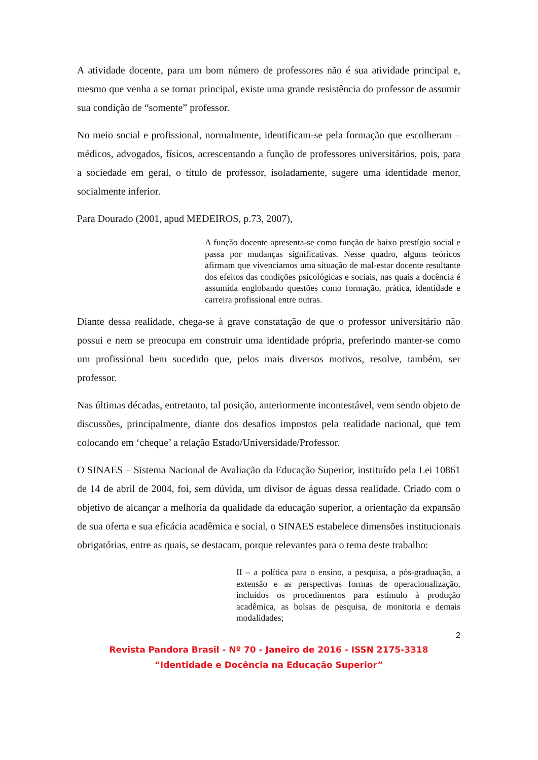A atividade docente, para um bom número de professores não é sua atividade principal e, mesmo que venha a se tornar principal, existe uma grande resistência do professor de assumir sua condição de “somente” professor.
No meio social e profissional, normalmente, identificam-se pela formação que escolheram – médicos, advogados, físicos, acrescentando a função de professores universitários, pois, para a sociedade em geral, o título de professor, isoladamente, sugere uma identidade menor, socialmente inferior.
Para Dourado (2001, apud MEDEIROS, p.73, 2007),
A função docente apresenta-se como função de baixo prestígio social e passa por mudanças significativas. Nesse quadro, alguns teóricos afirmam que vivenciamos uma situação de mal-estar docente resultante dos efeitos das condições psicológicas e sociais, nas quais a docência é assumida englobando questões como formação, prática, identidade e carreira profissional entre outras.
Diante dessa realidade, chega-se à grave constatação de que o professor universitário não possui e nem se preocupa em construir uma identidade própria, preferindo manter-se como um profissional bem sucedido que, pelos mais diversos motivos, resolve, também, ser professor.
Nas últimas décadas, entretanto, tal posição, anteriormente incontestável, vem sendo objeto de discussões, principalmente, diante dos desafios impostos pela realidade nacional, que tem colocando em ‘cheque’ a relação Estado/Universidade/Professor.
O SINAES – Sistema Nacional de Avaliação da Educação Superior, instituído pela Lei 10861 de 14 de abril de 2004, foi, sem dúvida, um divisor de águas dessa realidade. Criado com o objetivo de alcançar a melhoria da qualidade da educação superior, a orientação da expansão de sua oferta e sua eficácia acadêmica e social, o SINAES estabelece dimensões institucionais obrigatórias, entre as quais, se destacam, porque relevantes para o tema deste trabalho:
II – a política para o ensino, a pesquisa, a pós-graduação, a extensão e as perspectivas formas de operacionalização, incluídos os procedimentos para estímulo à produção acadêmica, as bolsas de pesquisa, de monitoria e demais modalidades;
2
Revista Pandora Brasil - Nº 70 - Janeiro de 2016 - ISSN 2175-3318
“Identidade e Docência na Educação Superior”